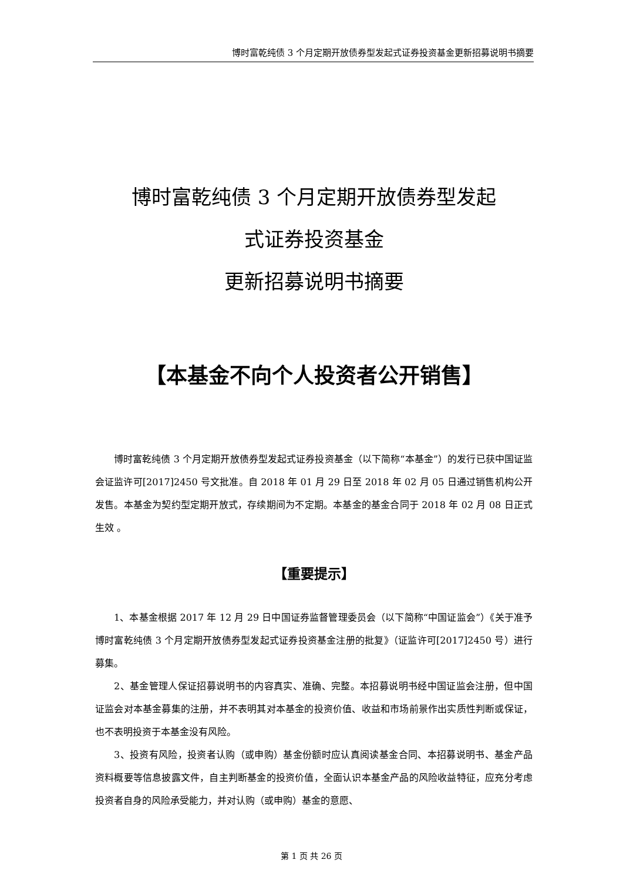博时富乾纯债 3 个月定期开放债券型发起式证券投资基金更新招募说明书摘要
博时富乾纯债 3 个月定期开放债券型发起
式证券投资基金
更新招募说明书摘要
【本基金不向个人投资者公开销售】
博时富乾纯债 3 个月定期开放债券型发起式证券投资基金（以下简称“本基金”）的发行已获中国证监会证监许可[2017]2450 号文批准。自 2018 年 01 月 29 日至 2018 年 02 月 05 日通过销售机构公开发售。本基金为契约型定期开放式，存续期间为不定期。本基金的基金合同于 2018 年 02 月 08 日正式生效 。
【重要提示】
1、本基金根据 2017 年 12 月 29 日中国证券监督管理委员会（以下简称“中国证监会”）《关于准予博时富乾纯债 3 个月定期开放债券型发起式证券投资基金注册的批复》（证监许可[2017]2450 号）进行募集。
2、基金管理人保证招募说明书的内容真实、准确、完整。本招募说明书经中国证监会注册，但中国证监会对本基金募集的注册，并不表明其对本基金的投资价值、收益和市场前景作出实质性判断或保证，也不表明投资于本基金没有风险。
3、投资有风险，投资者认购（或申购）基金份额时应认真阅读基金合同、本招募说明书、基金产品资料概要等信息披露文件，自主判断基金的投资价值，全面认识本基金产品的风险收益特征，应充分考虑投资者自身的风险承受能力，并对认购（或申购）基金的意愿、
第 1 页 共 26 页